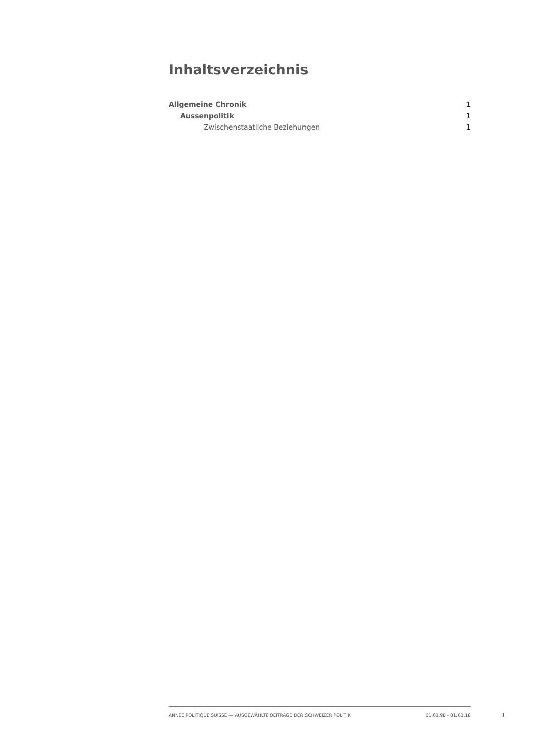Inhaltsverzeichnis
Allgemeine Chronik 1
Aussenpolitik 1
Zwischenstaatliche Beziehungen 1
ANNÉE POLITIQUE SUISSE — AUSGEWÄHLTE BEITRÄGE DER SCHWEIZER POLITIK 01.01.98 - 01.01.18
I